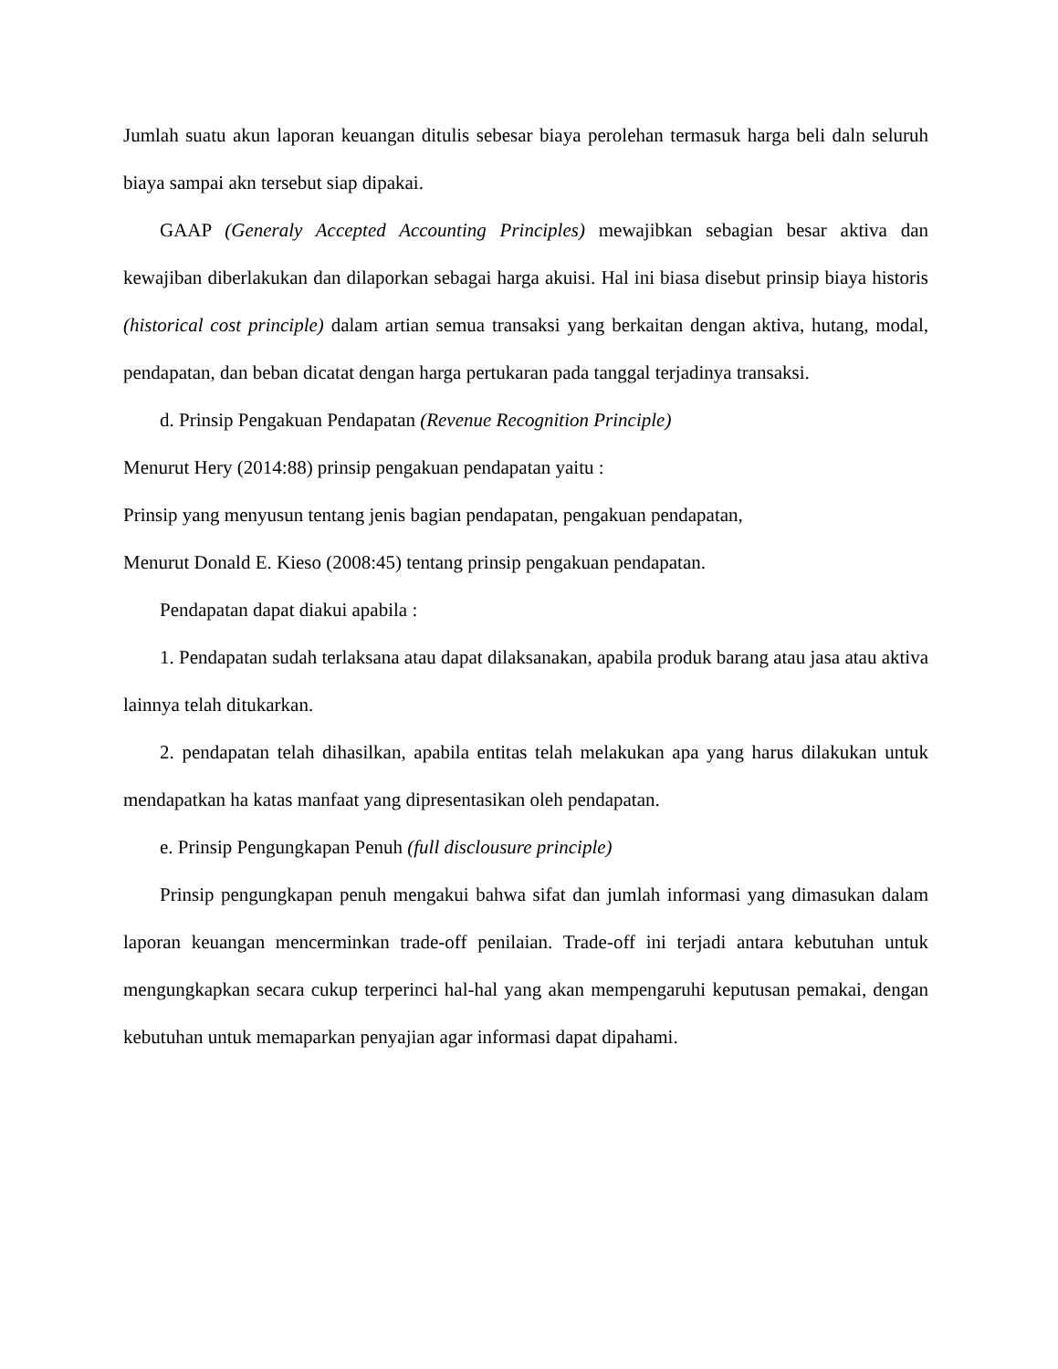Jumlah suatu akun laporan keuangan ditulis sebesar biaya perolehan termasuk harga beli daln seluruh biaya sampai akn tersebut siap dipakai.
GAAP (Generaly Accepted Accounting Principles) mewajibkan sebagian besar aktiva dan kewajiban diberlakukan dan dilaporkan sebagai harga akuisi. Hal ini biasa disebut prinsip biaya historis (historical cost principle) dalam artian semua transaksi yang berkaitan dengan aktiva, hutang, modal, pendapatan, dan beban dicatat dengan harga pertukaran pada tanggal terjadinya transaksi.
d. Prinsip Pengakuan Pendapatan (Revenue Recognition Principle)
Menurut Hery (2014:88) prinsip pengakuan pendapatan yaitu :
Prinsip yang menyusun tentang jenis bagian pendapatan, pengakuan pendapatan,
Menurut Donald E. Kieso (2008:45) tentang prinsip pengakuan pendapatan.
Pendapatan dapat diakui apabila :
1. Pendapatan sudah terlaksana atau dapat dilaksanakan, apabila produk barang atau jasa atau aktiva lainnya telah ditukarkan.
2. pendapatan telah dihasilkan, apabila entitas telah melakukan apa yang harus dilakukan untuk mendapatkan ha katas manfaat yang dipresentasikan oleh pendapatan.
e. Prinsip Pengungkapan Penuh (full disclousure principle)
Prinsip pengungkapan penuh mengakui bahwa sifat dan jumlah informasi yang dimasukan dalam laporan keuangan mencerminkan trade-off penilaian. Trade-off ini terjadi antara kebutuhan untuk mengungkapkan secara cukup terperinci hal-hal yang akan mempengaruhi keputusan pemakai, dengan kebutuhan untuk memaparkan penyajian agar informasi dapat dipahami.